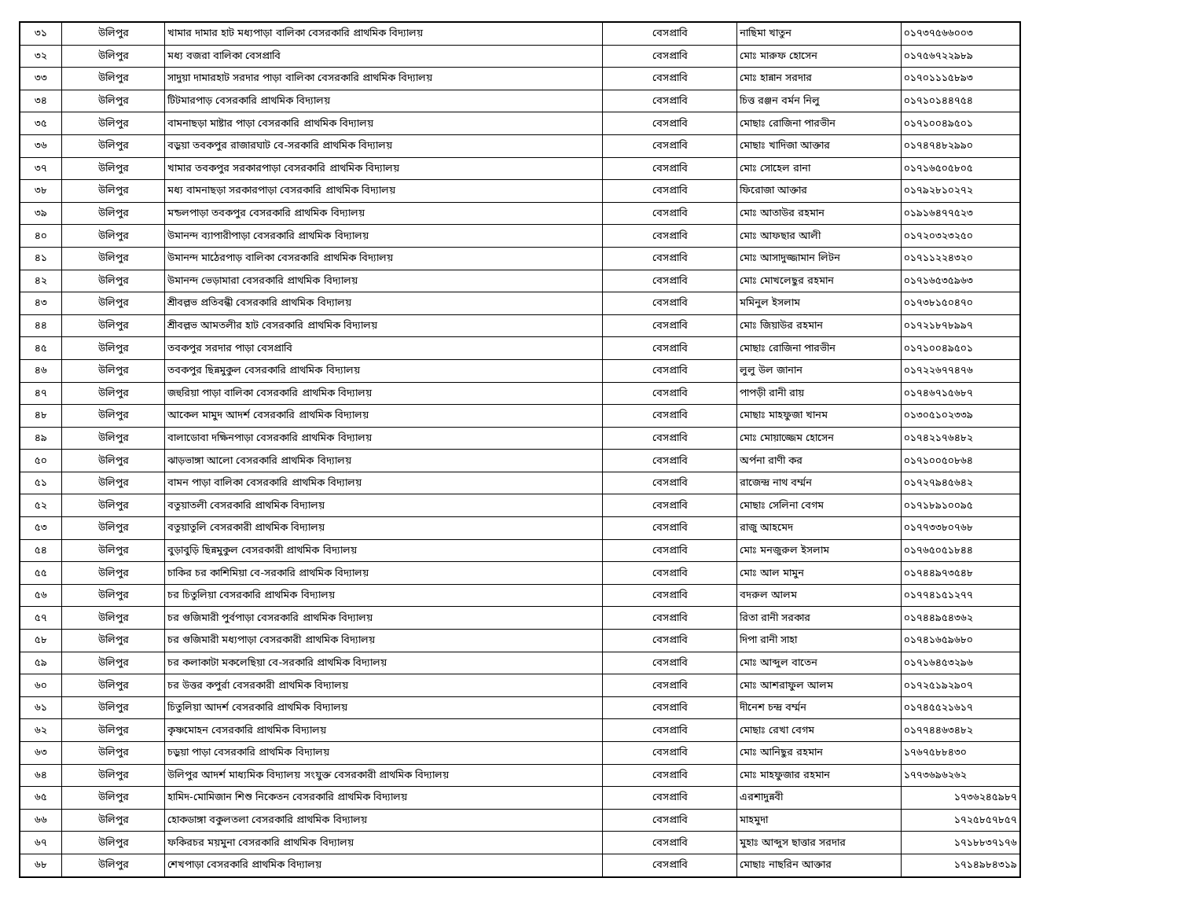| ৩১ | উলিপুর | খামার দামার হাট মধ্যপাড়া বালিকা বেসরকারি প্রাথমিক বিদ্যালয় | বেসপ্রাবি | নাছিমা খাতুন | ০১৭৩৭৫৬৬০০৩ |
| ৩২ | উলিপুর | মধ্য বজরা বালিকা বেসপ্রাবি | বেসপ্রাবি | মোঃ মারুফ হোসেন | ০১৭৫৬৭২২৯৮৯ |
| ৩৩ | উলিপুর | সাদুয়া দামারহাট সরদার পাড়া বালিকা বেসরকারি প্রাথমিক বিদ্যালয় | বেসপ্রাবি | মোঃ হান্নান সরদার | ০১৭০১১১৫৮৯৩ |
| ৩৪ | উলিপুর | টিটমারপাড় বেসরকারি প্রাথমিক বিদ্যালয় | বেসপ্রাবি | চিত্ত রঞ্জন বর্মন নিলু | ০১৭১০১৪৪৭৫৪ |
| ৩৫ | উলিপুর | বামনাছড়া মাষ্টার পাড়া বেসরকারি প্রাথমিক বিদ্যালয় | বেসপ্রাবি | মোছাঃ রোজিনা পারভীন | ০১৭১০০৪৯৫০১ |
| ৩৬ | উলিপুর | বড়ুয়া তবকপুর রাজারঘাট বে-সরকারি প্রাথমিক বিদ্যালয় | বেসপ্রাবি | মোছাঃ খাদিজা আক্তার | ০১৭৪৭৪৮২৯৯০ |
| ৩৭ | উলিপুর | খামার তবকপুর সরকারপাড়া বেসরকারি প্রাথমিক বিদ্যালয় | বেসপ্রাবি | মোঃ সোহেল রানা | ০১৭১৬৫০৫৮০৫ |
| ৩৮ | উলিপুর | মধ্য বামনাছড়া সরকারপাড়া বেসরকারি প্রাথমিক বিদ্যালয় | বেসপ্রাবি | ফিরোজা আক্তার | ০১৭৯২৮১০২৭২ |
| ৩৯ | উলিপুর | মন্ডলপাড়া তবকপুর বেসরকারি প্রাথমিক বিদ্যালয় | বেসপ্রাবি | মোঃ আতাউর রহমান | ০১৯১৬৪৭৭৫২৩ |
| ৪০ | উলিপুর | উমানন্দ ব্যাপারীপাড়া বেসরকারি প্রাথমিক বিদ্যালয় | বেসপ্রাবি | মোঃ আফছার আলী | ০১৭২০৩২৩২৫০ |
| ৪১ | উলিপুর | উমানন্দ মাঠেরপাড় বালিকা বেসরকারি প্রাথমিক বিদ্যালয় | বেসপ্রাবি | মোঃ আসাদুজ্জামান লিটন | ০১৭১১২২৪৩২০ |
| ৪২ | উলিপুর | উমানন্দ ভেড়ামারা বেসরকারি প্রাথমিক বিদ্যালয় | বেসপ্রাবি | মোঃ মোখলেছুর রহমান | ০১৭১৬৫৩৫৯৬৩ |
| ৪৩ | উলিপুর | শ্রীবল্লভ প্রতিবন্ধী বেসরকারি প্রাথমিক বিদ্যালয় | বেসপ্রাবি | মমিনুল ইসলাম | ০১৭৩৮১৫০৪৭০ |
| ৪৪ | উলিপুর | শ্রীবল্লভ আমতলীর হাট বেসরকারি প্রাথমিক বিদ্যালয় | বেসপ্রাবি | মোঃ জিয়াউর রহমান | ০১৭২১৮৭৮৯৯৭ |
| ৪৫ | উলিপুর | তবকপুর সরদার পাড়া বেসপ্রাবি | বেসপ্রাবি | মোছাঃ রোজিনা পারভীন | ০১৭১০০৪৯৫০১ |
| ৪৬ | উলিপুর | তবকপুর ছিন্নমুকুল বেসরকারি প্রাথমিক বিদ্যালয় | বেসপ্রাবি | লুলু উল জানান | ০১৭২২৬৭৭৪৭৬ |
| ৪৭ | উলিপুর | জহুরিয়া পাড়া বালিকা বেসরকারি প্রাথমিক বিদ্যালয় | বেসপ্রাবি | পাপড়ী রানী রায় | ০১৭৪৬৭১৫৬৮৭ |
| ৪৮ | উলিপুর | আকেল মামুদ আদর্শ বেসরকারি প্রাথমিক বিদ্যালয় | বেসপ্রাবি | মোছাঃ মাহফুজা খানম | ০১৩০৫১০২৩৩৯ |
| ৪৯ | উলিপুর | বালাডোবা দক্ষিনপাড়া বেসরকারি প্রাথমিক বিদ্যালয় | বেসপ্রাবি | মোঃ মোয়াজ্জেম হোসেন | ০১৭৪২১৭৬৪৮২ |
| ৫০ | উলিপুর | ঝাড়ভাঙ্গা আলো বেসরকারি প্রাথমিক বিদ্যালয় | বেসপ্রাবি | অর্পনা রাণী কর | ০১৭১০০৫০৮৬৪ |
| ৫১ | উলিপুর | বামন পাড়া বালিকা বেসরকারি প্রাথমিক বিদ্যালয় | বেসপ্রাবি | রাজেন্দ্র নাথ বর্ম্মন | ০১৭২৭৯৪৫৬৪২ |
| ৫২ | উলিপুর | বতুয়াতলী বেসরকারি প্রাথমিক বিদ্যালয় | বেসপ্রাবি | মোছাঃ সেলিনা বেগম | ০১৭১৮৯১০০৯৫ |
| ৫৩ | উলিপুর | বতুয়াতুলি বেসরকারী প্রাথমিক বিদ্যালয় | বেসপ্রাবি | রাজু আহমেদ | ০১৭৭৩৩৮০৭৬৮ |
| ৫৪ | উলিপুর | বুড়াবুড়ি ছিন্নমুকুল বেসরকারী প্রাথমিক বিদ্যালয় | বেসপ্রাবি | মোঃ মনজুরুল ইসলাম | ০১৭৬৫০৫১৮৪৪ |
| ৫৫ | উলিপুর | চাকির চর কাশিমিয়া বে-সরকারি প্রাথমিক বিদ্যালয় | বেসপ্রাবি | মোঃ আল মামুন | ০১৭৪৪৯৭৩৫৪৮ |
| ৫৬ | উলিপুর | চর চিতুলিয়া বেসরকারি প্রাথমিক বিদ্যালয় | বেসপ্রাবি | বদরুল আলম | ০১৭৭৪১৫১২৭৭ |
| ৫৭ | উলিপুর | চর গুজিমারী পুর্বপাড়া বেসরকারি প্রাথমিক বিদ্যালয় | বেসপ্রাবি | রিতা রানী সরকার | ০১৭৪৪৯৫৪৩৬২ |
| ৫৮ | উলিপুর | চর গুজিমারী মধ্যপাড়া বেসরকারী প্রাথমিক বিদ্যালয় | বেসপ্রাবি | দিপা রানী সাহা | ০১৭৪১৬৫৯৬৮০ |
| ৫৯ | উলিপুর | চর কলাকাটা মকলেছিয়া বে-সরকারি প্রাথমিক বিদ্যালয় | বেসপ্রাবি | মোঃ আব্দুল বাতেন | ০১৭১৬৪৫৩২৯৬ |
| ৬০ | উলিপুর | চর উত্তর কপুর্রা বেসরকারী প্রাথমিক বিদ্যালয় | বেসপ্রাবি | মোঃ আশরাফুল আলম | ০১৭২৫১৯২৯০৭ |
| ৬১ | উলিপুর | চিতুলিয়া আদর্শ বেসরকারি প্রাথমিক বিদ্যালয় | বেসপ্রাবি | দীনেশ চন্দ্র বর্ম্মন | ০১৭৪৫৫২১৬১৭ |
| ৬২ | উলিপুর | কৃষ্ণমোহন বেসরকারি প্রাথমিক বিদ্যালয় | বেসপ্রাবি | মোছাঃ রেখা বেগম | ০১৭৭৪৪৬৩৪৮২ |
| ৬৩ | উলিপুর | চড়ুয়া পাড়া বেসরকারি প্রাথমিক বিদ্যালয় | বেসপ্রাবি | মোঃ আনিছুর রহমান | ১৭৬৭৫৮৮৪৩০ |
| ৬৪ | উলিপুর | উলিপুর আদর্শ মাধ্যমিক বিদ্যালয় সংযুক্ত বেসরকারী প্রাথমিক বিদ্যালয় | বেসপ্রাবি | মোঃ মাহফুজার রহমান | ১৭৭৩৬৯৬২৬২ |
| ৬৫ | উলিপুর | হামিদ-মোমিজান শিশু নিকেতন বেসরকারি প্রাথমিক বিদ্যালয় | বেসপ্রাবি | এরশাদুন্নবী | ১৭৩৬২৪৫৯৮৭ |
| ৬৬ | উলিপুর | হোকডাঙ্গা বকুলতলা বেসরকারি প্রাথমিক বিদ্যালয় | বেসপ্রাবি | মাহমুদা | ১৭২৫৮৫৭৮৫৭ |
| ৬৭ | উলিপুর | ফকিরচর ময়মুনা বেসরকারি প্রাথমিক বিদ্যালয় | বেসপ্রাবি | মুহাঃ আব্দুস ছাত্তার সরদার | ১৭১৮৮৩৭১৭৬ |
| ৬৮ | উলিপুর | শেখপাড়া বেসরকারি প্রাথমিক বিদ্যালয় | বেসপ্রাবি | মোছাঃ নাছরিন আক্তার | ১৭১৪৯৮৪৩১৯ |